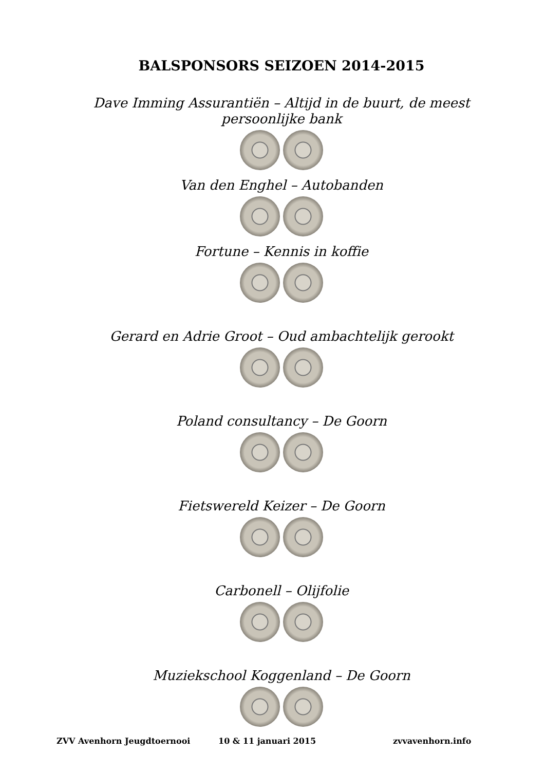BALSPONSORS SEIZOEN 2014-2015
Dave Imming Assurantiën – Altijd in de buurt, de meest
persoonlijke bank
Van den Enghel – Autobanden
Fortune – Kennis in koffie
Gerard en Adrie Groot – Oud ambachtelijk gerookt
Poland consultancy – De Goorn
Fietswereld Keizer – De Goorn
Carbonell – Olijfolie
Muziekschool Koggenland – De Goorn
ZVV Avenhorn Jeugdtoernooi 10 & 11 januari 2015 zvvavenhorn.info